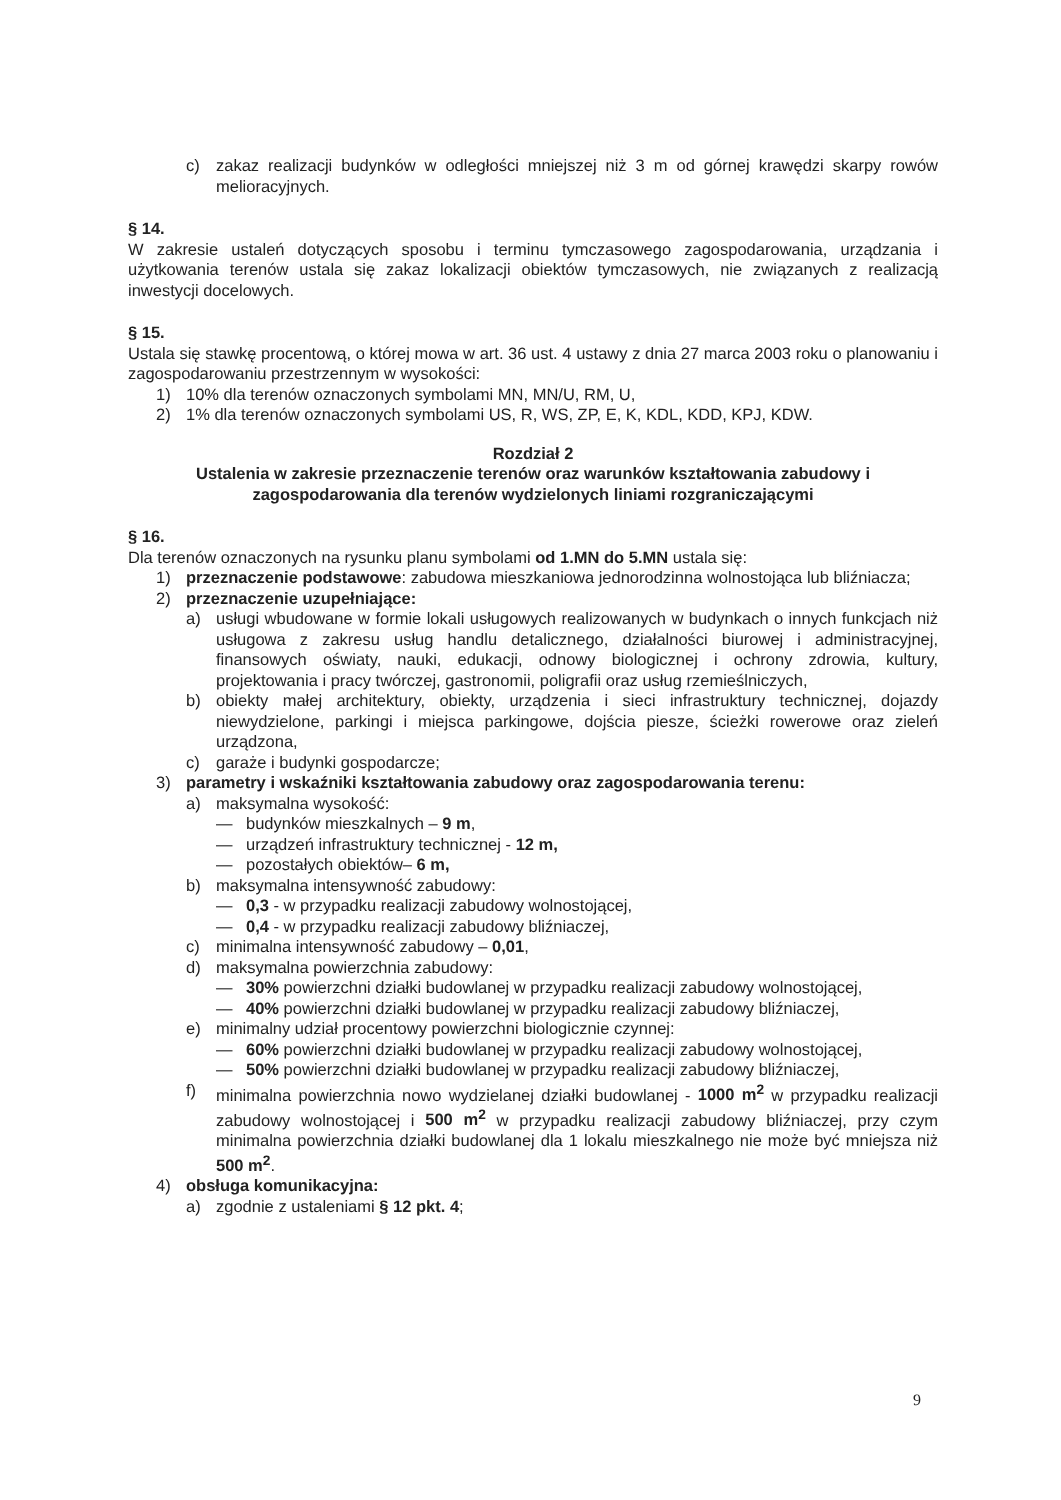c) zakaz realizacji budynków w odległości mniejszej niż 3 m od górnej krawędzi skarpy rowów melioracyjnych.
§ 14.
W zakresie ustaleń dotyczących sposobu i terminu tymczasowego zagospodarowania, urządzania i użytkowania terenów ustala się zakaz lokalizacji obiektów tymczasowych, nie związanych z realizacją inwestycji docelowych.
§ 15.
Ustala się stawkę procentową, o której mowa w art. 36 ust. 4 ustawy z dnia 27 marca 2003 roku o planowaniu i zagospodarowaniu przestrzennym w wysokości:
1) 10% dla terenów oznaczonych symbolami MN, MN/U, RM, U,
2) 1% dla terenów oznaczonych symbolami US, R, WS, ZP, E, K, KDL, KDD, KPJ, KDW.
Rozdział 2
Ustalenia w zakresie przeznaczenie terenów oraz warunków kształtowania zabudowy i zagospodarowania dla terenów wydzielonych liniami rozgraniczającymi
§ 16.
Dla terenów oznaczonych na rysunku planu symbolami od 1.MN do 5.MN ustala się:
1) przeznaczenie podstawowe: zabudowa mieszkaniowa jednorodzinna wolnostojąca lub bliźniacza;
2) przeznaczenie uzupełniające:
a) usługi wbudowane w formie lokali usługowych realizowanych w budynkach o innych funkcjach niż usługowa z zakresu usług handlu detalicznego, działalności biurowej i administracyjnej, finansowych oświaty, nauki, edukacji, odnowy biologicznej i ochrony zdrowia, kultury, projektowania i pracy twórczej, gastronomii, poligrafii oraz usług rzemieślniczych,
b) obiekty małej architektury, obiekty, urządzenia i sieci infrastruktury technicznej, dojazdy niewydzielone, parkingi i miejsca parkingowe, dojścia piesze, ścieżki rowerowe oraz zieleń urządzona,
c) garaże i budynki gospodarcze;
3) parametry i wskaźniki kształtowania zabudowy oraz zagospodarowania terenu:
a) maksymalna wysokość:
— budynków mieszkalnych – 9 m,
— urządzeń infrastruktury technicznej - 12 m,
— pozostałych obiektów– 6 m,
b) maksymalna intensywność zabudowy:
— 0,3 - w przypadku realizacji zabudowy wolnostojącej,
— 0,4 - w przypadku realizacji zabudowy bliźniaczej,
c) minimalna intensywność zabudowy – 0,01,
d) maksymalna powierzchnia zabudowy:
— 30% powierzchni działki budowlanej w przypadku realizacji zabudowy wolnostojącej,
— 40% powierzchni działki budowlanej w przypadku realizacji zabudowy bliźniaczej,
e) minimalny udział procentowy powierzchni biologicznie czynnej:
— 60% powierzchni działki budowlanej w przypadku realizacji zabudowy wolnostojącej,
— 50% powierzchni działki budowlanej w przypadku realizacji zabudowy bliźniaczej,
f) minimalna powierzchnia nowo wydzielanej działki budowlanej - 1000 m<sup>2</sup> w przypadku realizacji zabudowy wolnostojącej i 500 m<sup>2</sup> w przypadku realizacji zabudowy bliźniaczej, przy czym minimalna powierzchnia działki budowlanej dla 1 lokalu mieszkalnego nie może być mniejsza niż 500 m<sup>2</sup>.
4) obsługa komunikacyjna:
a) zgodnie z ustaleniami § 12 pkt. 4;
9